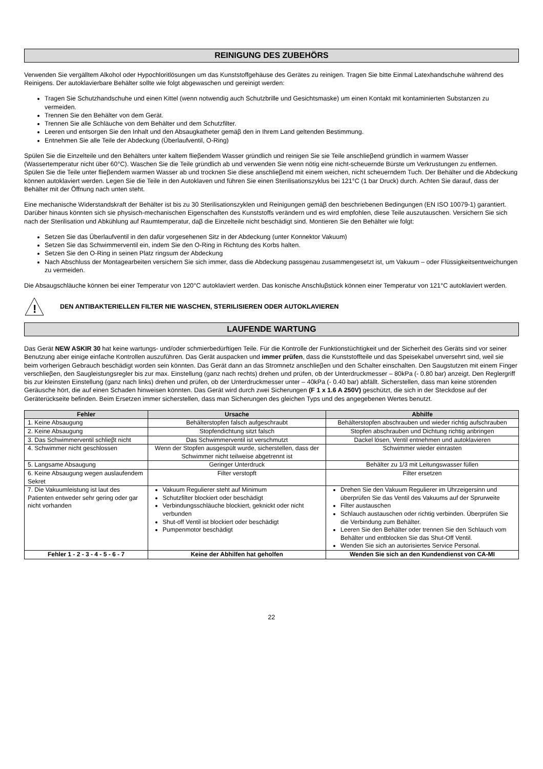REINIGUNG DES ZUBEHÖRS
Verwenden Sie vergälltem Alkohol oder Hypochloritlösungen um das Kunststoffgehäuse des Gerätes zu reinigen. Tragen Sie bitte Einmal Latexhandschuhe während des Reinigens. Der autoklavierbare Behälter sollte wie folgt abgewaschen und gereinigt werden:
Tragen Sie Schutzhandschuhe und einen Kittel (wenn notwendig auch Schutzbrille und Gesichtsmaske) um einen Kontakt mit kontaminierten Substanzen zu vermeiden.
Trennen Sie den Behälter von dem Gerät.
Trennen Sie alle Schläuche von dem Behälter und dem Schutzfilter.
Leeren und entsorgen Sie den Inhalt und den Absaugkatheter gemäβ den in Ihrem Land geltenden Bestimmung.
Entnehmen Sie alle Teile der Abdeckung (Überlaufventil, O-Ring)
Spülen Sie die Einzelteile und den Behälters unter kaltem flieβendem Wasser gründlich und reinigen Sie sie Teile anschlieβend gründlich in warmem Wasser (Wassertemperatur nicht über 60°C). Waschen Sie die Teile gründlich ab und verwenden Sie wenn nötig eine nicht-scheuernde Bürste um Verkrustungen zu entfernen. Spülen Sie die Teile unter flieβendem warmen Wasser ab und trocknen Sie diese anschlieβend mit einem weichen, nicht scheuerndem Tuch. Der Behälter und die Abdeckung können autoklaviert werden. Legen Sie die Teile in den Autoklaven und führen Sie einen Sterilisationszyklus bei 121°C (1 bar Druck) durch. Achten Sie darauf, dass der Behälter mit der Öffnung nach unten steht.
Eine mechanische Widerstandskraft der Behälter ist bis zu 30 Sterilisationszyklen und Reinigungen gemäβ den beschriebenen Bedingungen (EN ISO 10079-1) garantiert. Darüber hinaus könnten sich sie physisch-mechanischen Eigenschaften des Kunststoffs verändern und es wird empfohlen, diese Teile auszutauschen. Versichern Sie sich nach der Sterilisation und Abkühlung auf Raumtemperatur, daβ die Einzelteile nicht beschädigt sind. Montieren Sie den Behälter wie folgt:
Setzen Sie das Überlaufventil in den dafür vorgesehenen Sitz in der Abdeckung (unter Konnektor Vakuum)
Setzen Sie das Schwimmerventil ein, indem Sie den O-Ring in Richtung des Korbs halten.
Setzen Sie den O-Ring in seinen Platz ringsum der Abdeckung
Nach Abschluss der Montagearbeiten versichern Sie sich immer, dass die Abdeckung passgenau zusammengesetzt ist, um Vakuum – oder Flüssigkeitsentweichungen zu vermeiden.
Die Absaugschläuche können bei einer Temperatur von 120°C autoklaviert werden. Das konische Anschluβstück können einer Temperatur von 121°C autoklaviert werden.
!
DEN ANTIBAKTERIELLEN FILTER NIE WASCHEN, STERILISIEREN ODER AUTOKLAVIEREN
LAUFENDE WARTUNG
Das Gerät NEW ASKIR 30 hat keine wartungs- und/oder schmierbedürftigen Teile. Für die Kontrolle der Funktionstüchtigkeit und der Sicherheit des Geräts sind vor seiner Benutzung aber einige einfache Kontrollen auszuführen. Das Gerät auspacken und immer prüfen, dass die Kunststoffteile und das Speisekabel unversehrt sind, weil sie beim vorherigen Gebrauch beschädigt worden sein könnten. Das Gerät dann an das Stromnetz anschlieβen und den Schalter einschalten. Den Saugstutzen mit einem Finger verschlieβen, den Saugleistungsregler bis zur max. Einstellung (ganz nach rechts) drehen und prüfen, ob der Unterdruckmesser – 80kPa (- 0.80 bar) anzeigt. Den Reglergriff bis zur kleinsten Einstellung (ganz nach links) drehen und prüfen, ob der Unterdruckmesser unter – 40kPa (- 0.40 bar) abfällt. Sicherstellen, dass man keine störenden Geräusche hört, die auf einen Schaden hinweisen könnten. Das Gerät wird durch zwei Sicherungen (F 1 x 1.6 A 250V) geschützt, die sich in der Steckdose auf der Geräterückseite befinden. Beim Ersetzen immer sicherstellen, dass man Sicherungen des gleichen Typs und des angegebenen Wertes benutzt.
| Fehler | Ursache | Abhilfe |
| --- | --- | --- |
| 1. Keine Absaugung | Behälterstopfen falsch aufgeschraubt | Behälterstopfen abschrauben und wieder richtig aufschrauben |
| 2. Keine Absaugung | Stopfendichtung sitzt falsch | Stopfen abschrauben und Dichtung richtig anbringen |
| 3. Das Schwimmerventil schlieβt nicht | Das Schwimmerventil ist verschmutzt | Dackel lösen, Ventil entnehmen und autoklavieren |
| 4. Schwimmer nicht geschlossen | Wenn der Stopfen ausgespült wurde, sicherstellen, dass der Schwimmer nicht teilweise abgetrennt ist | Schwimmer wieder einrasten |
| 5. Langsame Absaugung | Geringer Unterdruck | Behälter zu 1/3 mit Leitungswasser füllen |
| 6. Keine Absaugung wegen auslaufendem Sekret | Filter verstopft | Filter ersetzen |
| 7. Die Vakuumleistung ist laut des Patienten entweder sehr gering oder gar nicht vorhanden | Vakuum Regulierer steht auf Minimum Schutzfilter blockiert oder beschädigt Verbindungsschläuche blockiert, geknickt oder nicht verbunden Shut-off Ventil ist blockiert oder beschädigt Pumpenmotor beschädigt | Drehen Sie den Vakuum Regulierer im Uhrzeigersinn und überprüfen Sie das Ventil des Vakuums auf der Sprurweite Filter austauschen Schlauch austauschen oder richtig verbinden. Überprüfen Sie die Verbindung zum Behälter. Leeren Sie den Behälter oder trennen Sie den Schlauch vom Behälter und entblocken Sie das Shut-Off Ventil. Wenden Sie sich an autorisiertes Service Personal. |
| Fehler 1 - 2 - 3 - 4 - 5 - 6 - 7 | Keine der Abhilfen hat geholfen | Wenden Sie sich an den Kundendienst von CA-MI |
22